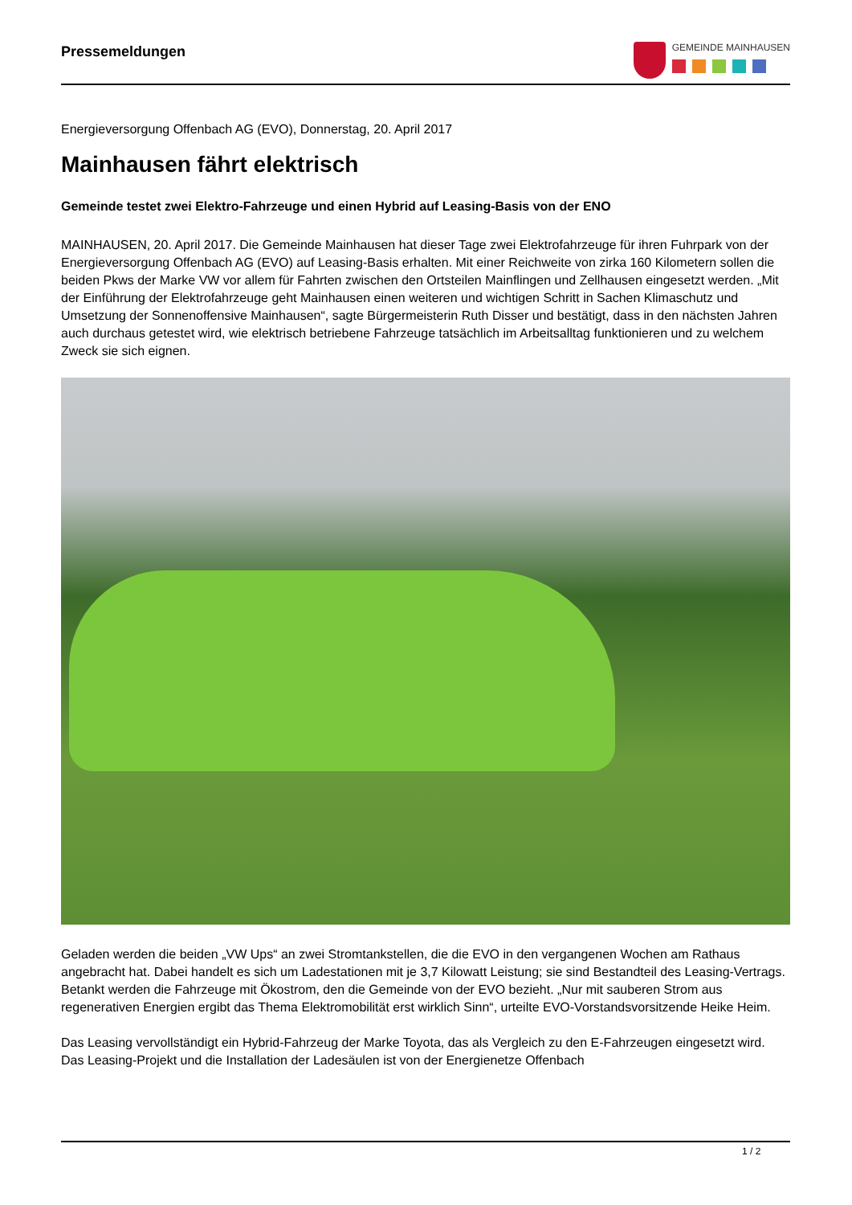Pressemeldungen
GEMEINDE MAINHAUSEN
Energieversorgung Offenbach AG (EVO), Donnerstag, 20. April 2017
Mainhausen fährt elektrisch
Gemeinde testet zwei Elektro-Fahrzeuge und einen Hybrid auf Leasing-Basis von der ENO
MAINHAUSEN, 20. April 2017. Die Gemeinde Mainhausen hat dieser Tage zwei Elektrofahrzeuge für ihren Fuhrpark von der Energieversorgung Offenbach AG (EVO) auf Leasing-Basis erhalten. Mit einer Reichweite von zirka 160 Kilometern sollen die beiden Pkws der Marke VW vor allem für Fahrten zwischen den Ortsteilen Mainflingen und Zellhausen eingesetzt werden. „Mit der Einführung der Elektrofahrzeuge geht Mainhausen einen weiteren und wichtigen Schritt in Sachen Klimaschutz und Umsetzung der Sonnenoffensive Mainhausen“, sagte Bürgermeisterin Ruth Disser und bestätigt, dass in den nächsten Jahren auch durchaus getestet wird, wie elektrisch betriebene Fahrzeuge tatsächlich im Arbeitsalltag funktionieren und zu welchem Zweck sie sich eignen.
Geladen werden die beiden „VW Ups“ an zwei Stromtankstellen, die die EVO in den vergangenen Wochen am Rathaus angebracht hat. Dabei handelt es sich um Ladestationen mit je 3,7 Kilowatt Leistung; sie sind Bestandteil des Leasing-Vertrags. Betankt werden die Fahrzeuge mit Ökostrom, den die Gemeinde von der EVO bezieht. „Nur mit sauberen Strom aus regenerativen Energien ergibt das Thema Elektromobilität erst wirklich Sinn“, urteilte EVO-Vorstandsvorsitzende Heike Heim.
Das Leasing vervollständigt ein Hybrid-Fahrzeug der Marke Toyota, das als Vergleich zu den E-Fahrzeugen eingesetzt wird. Das Leasing-Projekt und die Installation der Ladesäulen ist von der Energienetze Offenbach
1 / 2